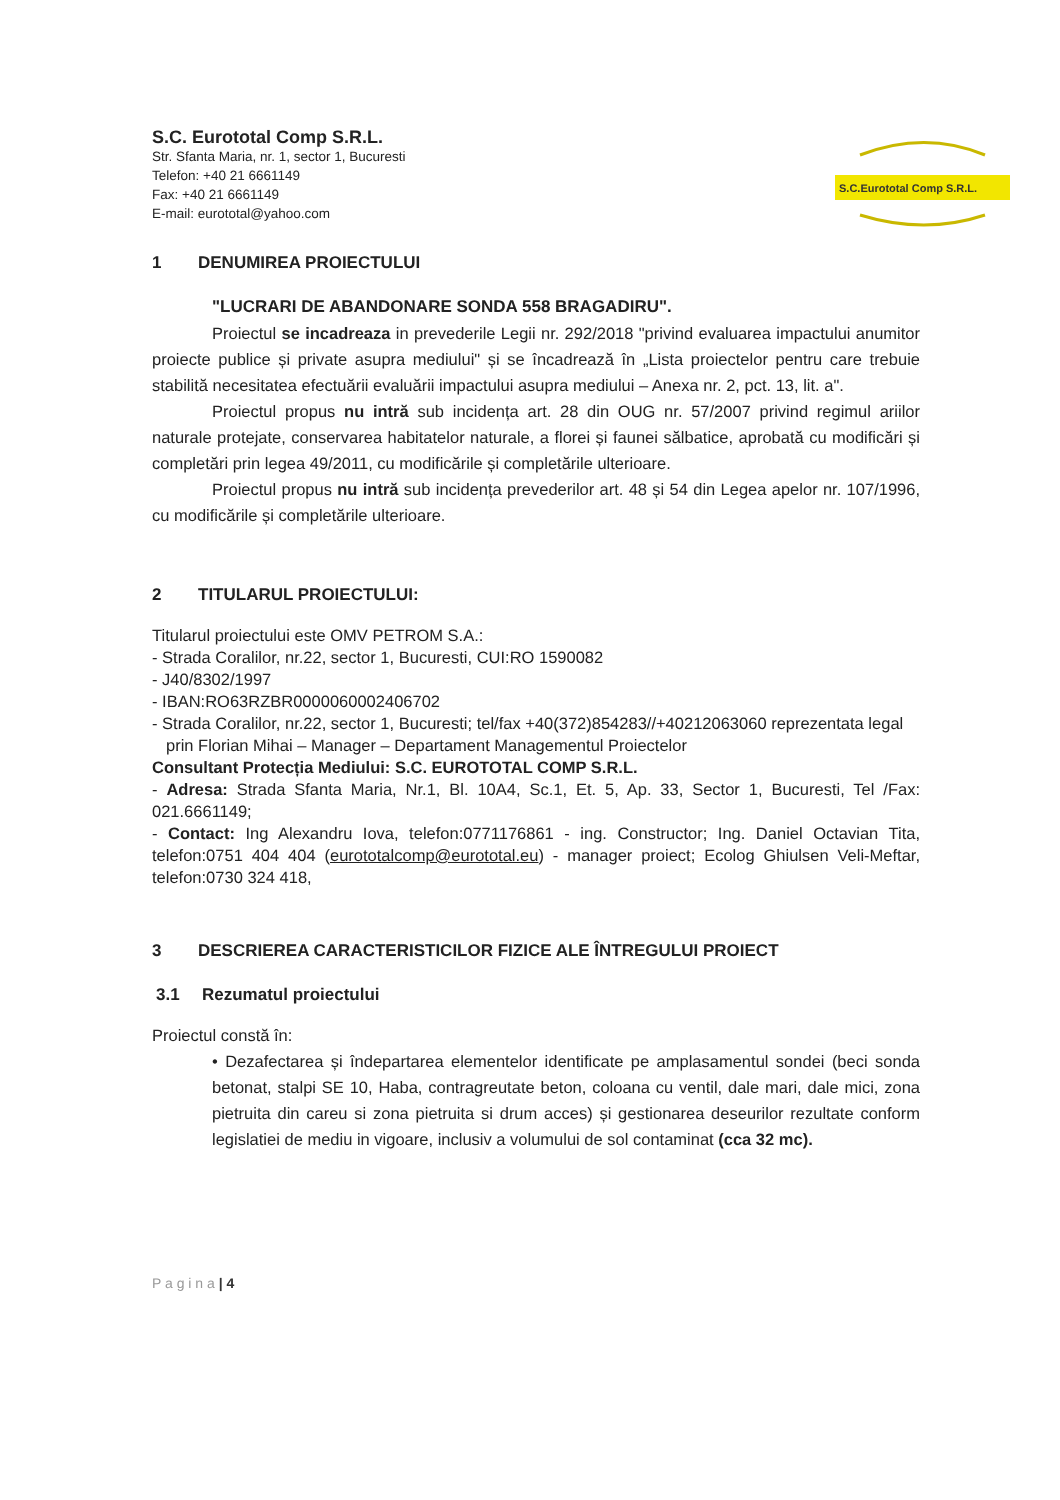S.C. Eurototal Comp S.R.L.
Str. Sfanta Maria, nr. 1, sector 1, Bucuresti
Telefon: +40 21 6661149
Fax: +40 21 6661149
E-mail: eurototal@yahoo.com
S.C.Eurototal Comp S.R.L.
1 DENUMIREA PROIECTULUI
"LUCRARI DE ABANDONARE SONDA 558 BRAGADIRU".
Proiectul se incadreaza in prevederile Legii nr. 292/2018 "privind evaluarea impactului anumitor proiecte publice și private asupra mediului" și se încadrează în „Lista proiectelor pentru care trebuie stabilită necesitatea efectuării evaluării impactului asupra mediului – Anexa nr. 2, pct. 13, lit. a".
Proiectul propus nu intră sub incidența art. 28 din OUG nr. 57/2007 privind regimul ariilor naturale protejate, conservarea habitatelor naturale, a florei și faunei sălbatice, aprobată cu modificări și completări prin legea 49/2011, cu modificările și completările ulterioare.
Proiectul propus nu intră sub incidența prevederilor art. 48 și 54 din Legea apelor nr. 107/1996, cu modificările și completările ulterioare.
2 TITULARUL PROIECTULUI:
Titularul proiectului este OMV PETROM S.A.:
- Strada Coralilor, nr.22, sector 1, Bucuresti, CUI:RO 1590082
- J40/8302/1997
- IBAN:RO63RZBR0000060002406702
- Strada Coralilor, nr.22, sector 1, Bucuresti; tel/fax +40(372)854283//+40212063060 reprezentata legal prin Florian Mihai – Manager – Departament Managementul Proiectelor
Consultant Protecția Mediului: S.C. EUROTOTAL COMP S.R.L.
- Adresa: Strada Sfanta Maria, Nr.1, Bl. 10A4, Sc.1, Et. 5, Ap. 33, Sector 1, Bucuresti, Tel /Fax: 021.6661149;
- Contact: Ing Alexandru Iova, telefon:0771176861 - ing. Constructor; Ing. Daniel Octavian Tita, telefon:0751 404 404 (eurototalcomp@eurototal.eu) - manager proiect; Ecolog Ghiulsen Veli-Meftar, telefon:0730 324 418,
3 DESCRIEREA CARACTERISTICILOR FIZICE ALE ÎNTREGULUI PROIECT
3.1 Rezumatul proiectului
Proiectul constă în:
• Dezafectarea și îndepartarea elementelor identificate pe amplasamentul sondei (beci sonda betonat, stalpi SE 10, Haba, contragreutate beton, coloana cu ventil, dale mari, dale mici, zona pietruita din careu si zona pietruita si drum acces) și gestionarea deseurilor rezultate conform legislatiei de mediu in vigoare, inclusiv a volumului de sol contaminat (cca 32 mc).
P a g i n a | 4